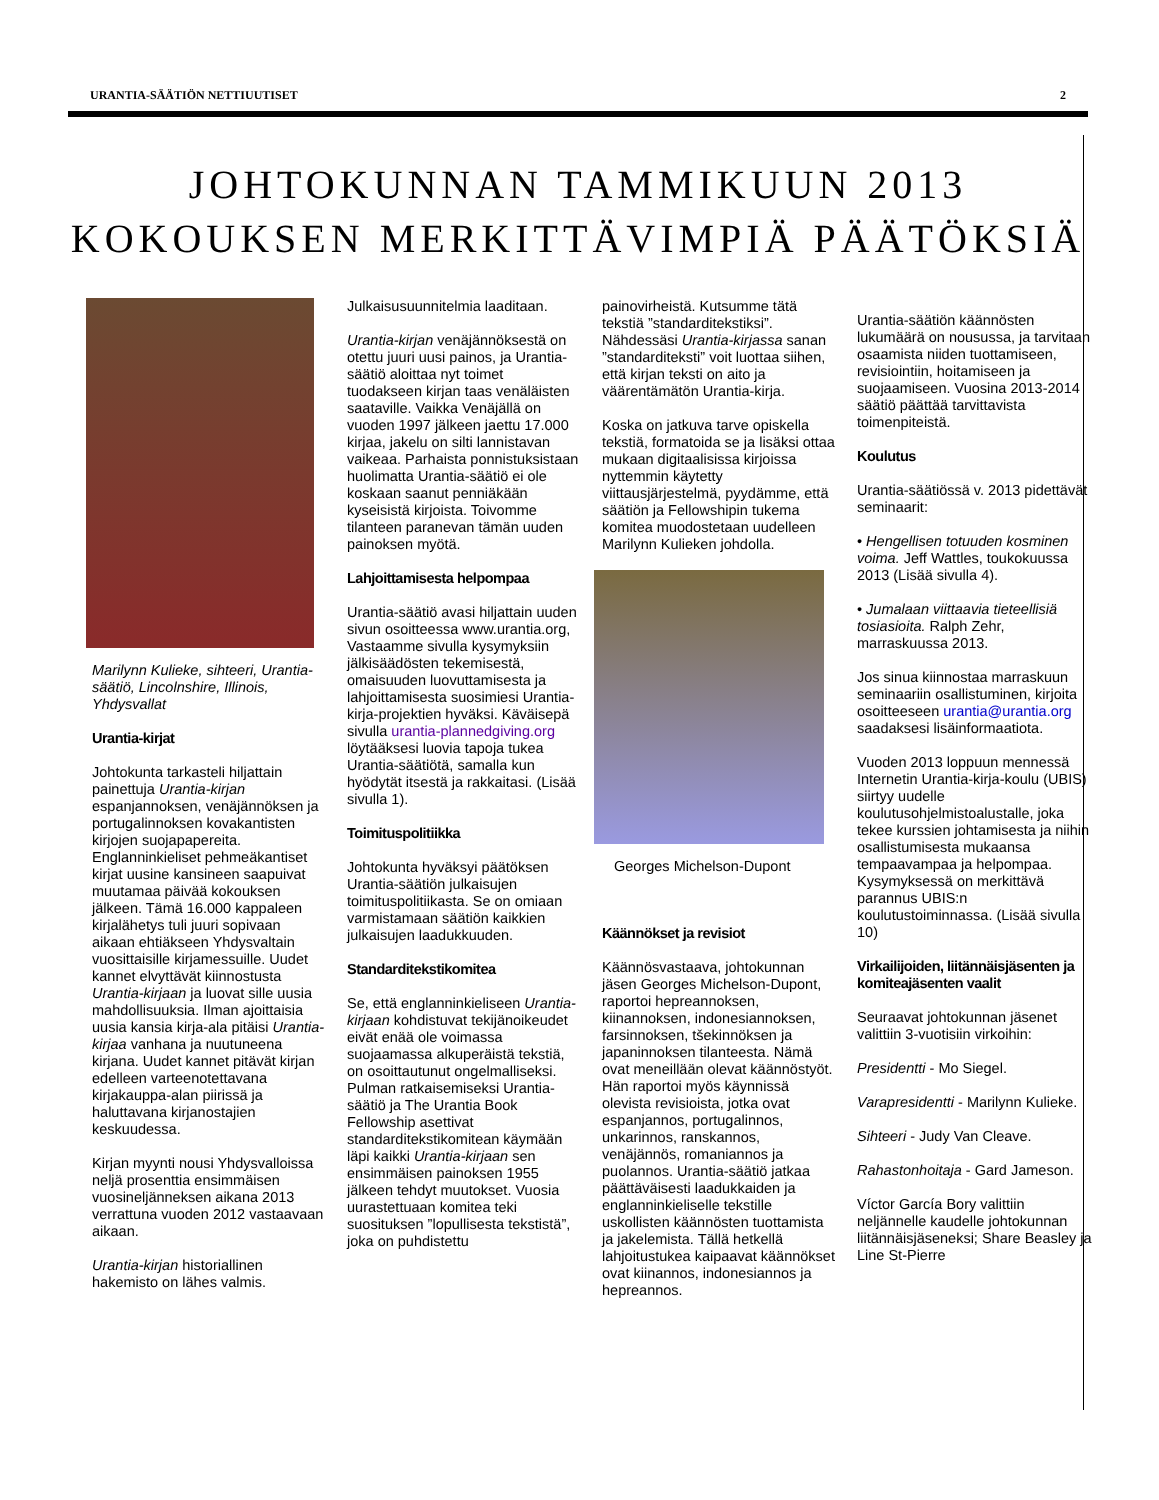URANTIA-SÄÄTIÖN NETTIUUTISET 2
JOHTOKUNNAN TAMMIKUUN 2013
KOKOUKSEN MERKITTÄVIMPIÄ PÄÄTÖKSIÄ
Marilynn Kulieke, sihteeri, Urantia-säätiö, Lincolnshire, Illinois, Yhdysvallat
Urantia-kirjat
Johtokunta tarkasteli hiljattain painettuja Urantia-kirjan espanjannoksen, venäjännöksen ja portugalinnoksen kovakantisten kirjojen suojapapereita. Englanninkieliset pehmeäkantiset kirjat uusine kansineen saapuivat muutamaa päivää kokouksen jälkeen. Tämä 16.000 kappaleen kirjalähetys tuli juuri sopivaan aikaan ehtiäkseen Yhdysvaltain vuosittaisille kirjamessuille. Uudet kannet elvyttävät kiinnostusta Urantia-kirjaan ja luovat sille uusia mahdollisuuksia. Ilman ajoittaisia uusia kansia kirja-ala pitäisi Urantia-kirjaa vanhana ja nuutuneena kirjana. Uudet kannet pitävät kirjan edelleen varteenotettavana kirjakauppa-alan piirissä ja haluttavana kirjanostajien keskuudessa.
Kirjan myynti nousi Yhdysvalloissa neljä prosenttia ensimmäisen vuosineljänneksen aikana 2013 verrattuna vuoden 2012 vastaavaan aikaan.
Urantia-kirjan historiallinen hakemisto on lähes valmis.
Julkaisusuunnitelmia laaditaan.
Urantia-kirjan venäjännöksestä on otettu juuri uusi painos, ja Urantia-säätiö aloittaa nyt toimet tuodakseen kirjan taas venäläisten saataville. Vaikka Venäjällä on vuoden 1997 jälkeen jaettu 17.000 kirjaa, jakelu on silti lannistavan vaikeaa. Parhaista ponnistuksistaan huolimatta Urantia-säätiö ei ole koskaan saanut penniäkään kyseisistä kirjoista. Toivomme tilanteen paranevan tämän uuden painoksen myötä.
Lahjoittamisesta helpompaa
Urantia-säätiö avasi hiljattain uuden sivun osoitteessa www.urantia.org, Vastaamme sivulla kysymyksiin jälkisäädösten tekemisestä, omaisuuden luovuttamisesta ja lahjoittamisesta suosimiesi Urantia-kirja-projektien hyväksi. Käväisepä sivulla urantia-plannedgiving.org löytääksesi luovia tapoja tukea Urantia-säätiötä, samalla kun hyödytät itsestä ja rakkaitasi. (Lisää sivulla 1).
Toimituspolitiikka
Johtokunta hyväksyi päätöksen Urantia-säätiön julkaisujen toimituspolitiikasta. Se on omiaan varmistamaan säätiön kaikkien julkaisujen laadukkuuden.
Standarditekstikomitea
Se, että englanninkieliseen Urantia-kirjaan kohdistuvat tekijänoikeudet eivät enää ole voimassa suojaamassa alkuperäistä tekstiä, on osoittautunut ongelmalliseksi. Pulman ratkaisemiseksi Urantia-säätiö ja The Urantia Book Fellowship asettivat standarditekstikomitean käymään läpi kaikki Urantia-kirjaan sen ensimmäisen painoksen 1955 jälkeen tehdyt muutokset. Vuosia uurastettuaan komitea teki suosituksen ”lopullisesta tekstistä”, joka on puhdistettu
painovirheistä. Kutsumme tätä tekstiä ”standarditekstiksi”. Nähdessäsi Urantia-kirjassa sanan ”standarditeksti” voit luottaa siihen, että kirjan teksti on aito ja väärentämätön Urantia-kirja.
Koska on jatkuva tarve opiskella tekstiä, formatoida se ja lisäksi ottaa mukaan digitaalisissa kirjoissa nyttemmin käytetty viittausjärjestelmä, pyydämme, että säätiön ja Fellowshipin tukema komitea muodostetaan uudelleen Marilynn Kulieken johdolla.
Georges Michelson-Dupont
Käännökset ja revisiot
Käännösvastaava, johtokunnan jäsen Georges Michelson-Dupont, raportoi hepreannoksen, kiinannoksen, indonesiannoksen, farsinnoksen, tšekinnöksen ja japaninnoksen tilanteesta. Nämä ovat meneillään olevat käännöstyöt. Hän raportoi myös käynnissä olevista revisioista, jotka ovat espanjannos, portugalinnos, unkarinnos, ranskannos, venäjännös, romaniannos ja puolannos. Urantia-säätiö jatkaa päättäväisesti laadukkaiden ja englanninkieliselle tekstille uskollisten käännösten tuottamista ja jakelemista. Tällä hetkellä lahjoitustukea kaipaavat käännökset ovat kiinannos, indonesiannos ja hepreannos.
Urantia-säätiön käännösten lukumäärä on nousussa, ja tarvitaan osaamista niiden tuottamiseen, revisiointiin, hoitamiseen ja suojaamiseen. Vuosina 2013-2014 säätiö päättää tarvittavista toimenpiteistä.
Koulutus
Urantia-säätiössä v. 2013 pidettävät seminaarit:
• Hengellisen totuuden kosminen voima. Jeff Wattles, toukokuussa 2013 (Lisää sivulla 4).
• Jumalaan viittaavia tieteellisiä tosiasioita. Ralph Zehr, marraskuussa 2013.
Jos sinua kiinnostaa marraskuun seminaariin osallistuminen, kirjoita osoitteeseen urantia@urantia.org saadaksesi lisäinformaatiota.
Vuoden 2013 loppuun mennessä Internetin Urantia-kirja-koulu (UBIS) siirtyy uudelle koulutusohjelmistoalustalle, joka tekee kurssien johtamisesta ja niihin osallistumisesta mukaansa tempaavampaa ja helpompaa. Kysymyksessä on merkittävä parannus UBIS:n koulutustoiminnassa. (Lisää sivulla 10)
Virkailijoiden, liitännäisjäsenten ja komiteajäsenten vaalit
Seuraavat johtokunnan jäsenet valittiin 3-vuotisiin virkoihin:
Presidentti - Mo Siegel.
Varapresidentti - Marilynn Kulieke.
Sihteeri - Judy Van Cleave.
Rahastonhoitaja - Gard Jameson.
Víctor García Bory valittiin neljännelle kaudelle johtokunnan liitännäisjäseneksi; Share Beasley ja Line St-Pierre